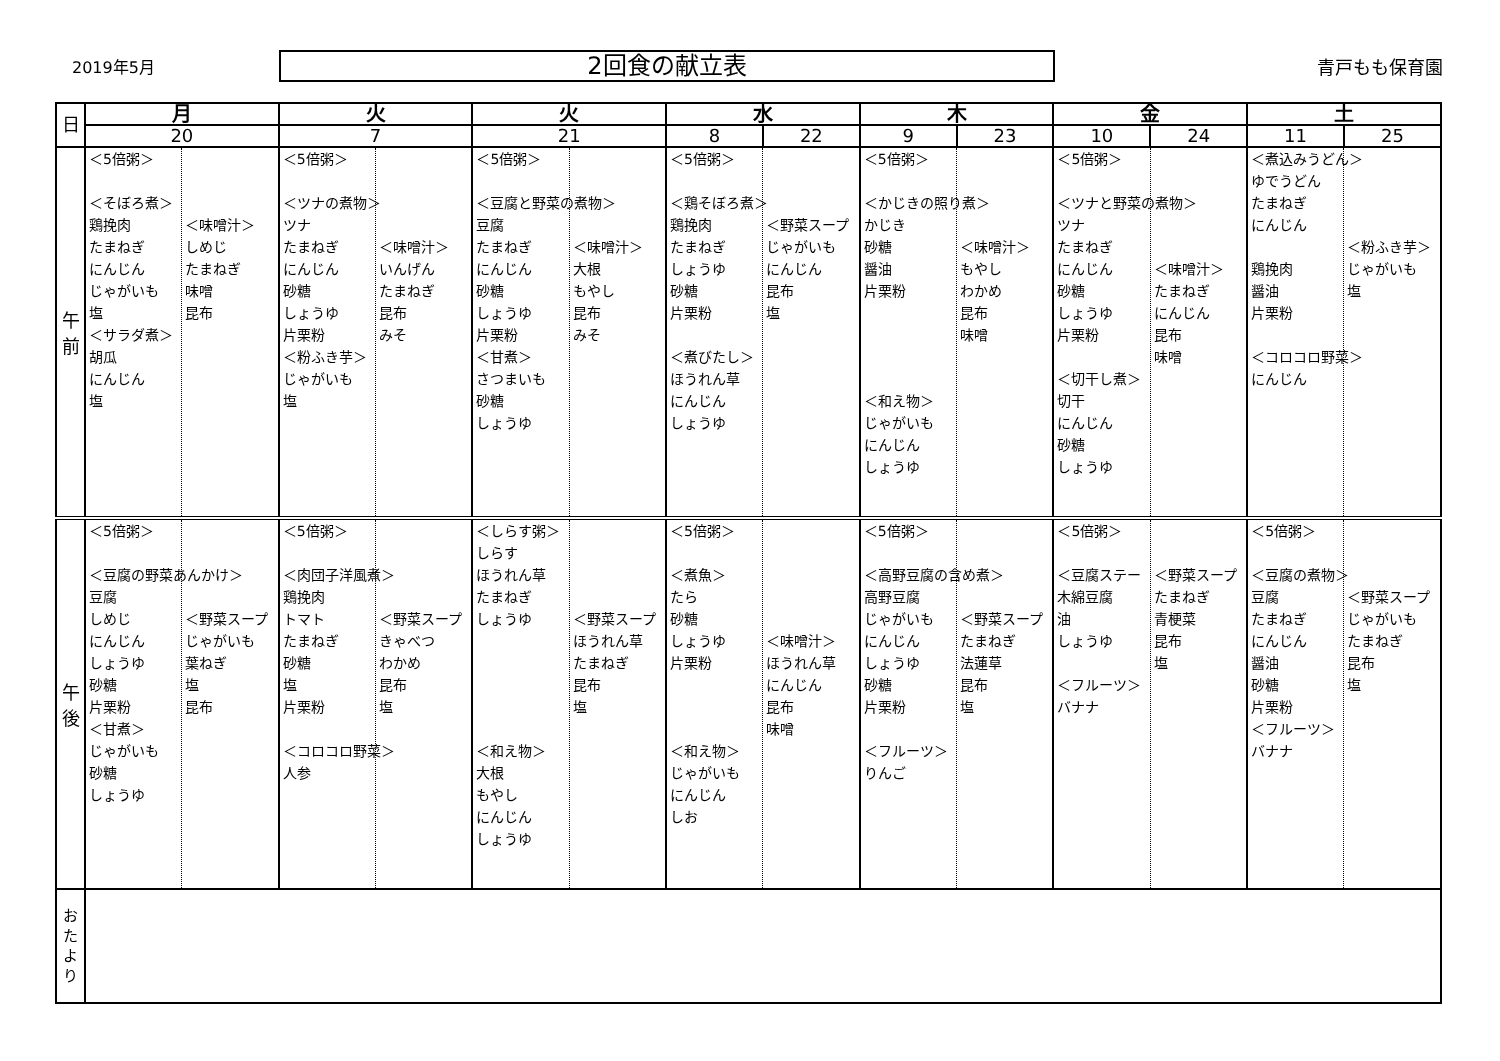2019年5月
2回食の献立表
青戸もも保育園
| 日 | 月 | | 火 | | 火 | | 水 | | 木 | | 金 | | 土 | |
| --- | --- | --- | --- | --- | --- | --- | --- | --- | --- | --- | --- | --- | --- | --- |
| | 20 | | 7 | | 21 | | 8 | 22 | 9 | 23 | 10 | 24 | 11 | 25 |
| 午 前 | ＜5倍粥＞ ＜そぼろ煮＞ 鶏挽肉 たまねぎ にんじん じゃがいも 塩 ＜サラダ煮＞ 胡瓜 にんじん 塩 | ＜味噌汁＞ しめじ たまねぎ 味噌 昆布 | ＜5倍粥＞ ＜ツナの煮物＞ ツナ たまねぎ にんじん 砂糖 しょうゆ 片栗粉 ＜粉ふき芋＞ じゃがいも 塩 | ＜味噌汁＞ いんげん たまねぎ 昆布 みそ | ＜5倍粥＞ ＜豆腐と野菜の煮物＞ 豆腐 たまねぎ にんじん 砂糖 しょうゆ 片栗粉 ＜甘煮＞ さつまいも 砂糖 しょうゆ | ＜味噌汁＞ 大根 もやし 昆布 みそ | ＜5倍粥＞ ＜鶏そぼろ煮＞ 鶏挽肉 たまねぎ しょうゆ 砂糖 片栗粉 ＜煮びたし＞ ほうれん草 にんじん しょうゆ | ＜野菜スープ じゃがいも にんじん 昆布 塩 | ＜5倍粥＞ ＜かじきの照り煮＞ かじき 砂糖 醤油 片栗粉 ＜和え物＞ じゃがいも にんじん しょうゆ | ＜味噌汁＞ もやし わかめ 昆布 味噌 | ＜5倍粥＞ ＜ツナと野菜の煮物＞ ツナ たまねぎ にんじん 砂糖 しょうゆ 片栗粉 ＜切干し煮＞ 切干 にんじん 砂糖 しょうゆ | ＜味噌汁＞ たまねぎ にんじん 昆布 味噌 | ＜煮込みうどん＞ ゆでうどん たまねぎ にんじん 鶏挽肉 醤油 片栗粉 ＜コロコロ野菜＞ にんじん | ＜粉ふき芋＞ じゃがいも 塩 |
| 午 後 | ＜5倍粥＞ ＜豆腐の野菜あんかけ＞ 豆腐 しめじ にんじん しょうゆ 砂糖 片栗粉 ＜甘煮＞ じゃがいも 砂糖 しょうゆ | ＜野菜スープ じゃがいも 葉ねぎ 塩 昆布 | ＜5倍粥＞ ＜肉団子洋風煮＞ 鶏挽肉 トマト たまねぎ 砂糖 塩 片栗粉 ＜コロコロ野菜＞ 人参 | ＜野菜スープ きゃべつ わかめ 昆布 塩 | ＜しらす粥＞ しらす ほうれん草 たまねぎ しょうゆ ＜和え物＞ 大根 もやし にんじん しょうゆ | ＜野菜スープ ほうれん草 たまねぎ 昆布 塩 | ＜5倍粥＞ ＜煮魚＞ たら 砂糖 しょうゆ 片栗粉 ＜和え物＞ じゃがいも にんじん しお | ＜味噌汁＞ ほうれん草 にんじん 昆布 味噌 | ＜5倍粥＞ ＜高野豆腐の含め煮＞ 高野豆腐 じゃがいも にんじん しょうゆ 砂糖 片栗粉 ＜フルーツ＞ りんご | ＜野菜スープ たまねぎ 法蓮草 昆布 塩 | ＜5倍粥＞ ＜豆腐ステー 木綿豆腐 油 しょうゆ ＜フルーツ＞ バナナ | ＜野菜スープ たまねぎ 青梗菜 昆布 塩 | ＜5倍粥＞ ＜豆腐の煮物＞ 豆腐 たまねぎ にんじん 醤油 砂糖 片栗粉 ＜フルーツ＞ バナナ | ＜野菜スープ じゃがいも たまねぎ 昆布 塩 |
| お た よ り | | | | | | | | | | | | | | |